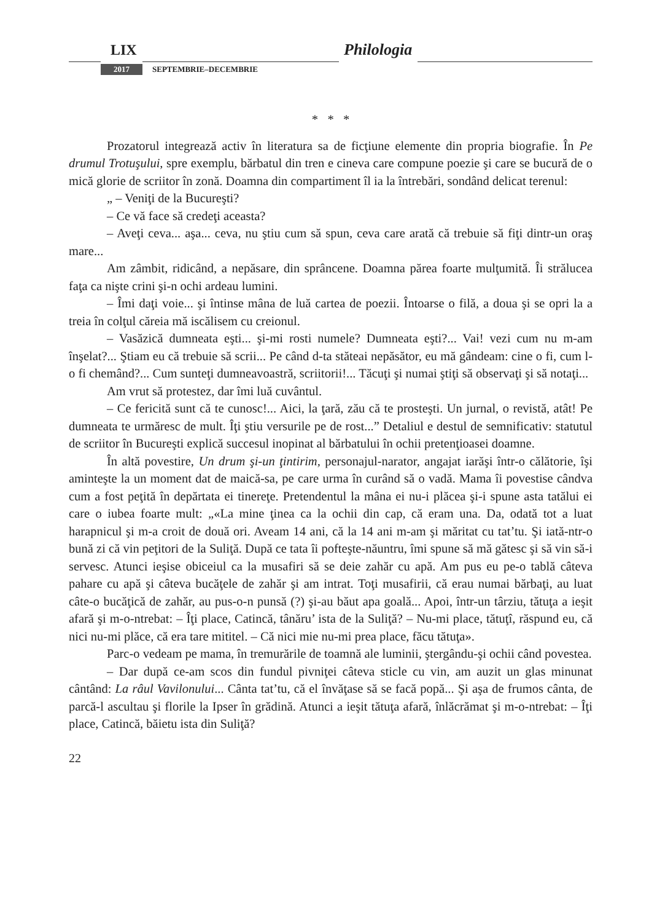LIX Philologia
2017 SEPTEMBRIE–DECEMBRIE
* * *
Prozatorul integrează activ în literatura sa de ficţiune elemente din propria biografie. În Pe drumul Trotuşului, spre exemplu, bărbatul din tren e cineva care compune poezie şi care se bucură de o mică glorie de scriitor în zonă. Doamna din compartiment îl ia la întrebări, sondând delicat terenul:
„ – Veniţi de la Bucureşti?
– Ce vă face să credeţi aceasta?
– Aveţi ceva... aşa... ceva, nu ştiu cum să spun, ceva care arată că trebuie să fiţi dintr-un oraş mare...
Am zâmbit, ridicând, a nepăsare, din sprâncene. Doamna părea foarte mulţumită. Îi strălucea faţa ca nişte crini şi-n ochi ardeau lumini.
– Îmi daţi voie... şi întinse mâna de luă cartea de poezii. Întoarse o filă, a doua şi se opri la a treia în colţul căreia mă iscălisem cu creionul.
– Vasăzică dumneata eşti... şi-mi rosti numele? Dumneata eşti?... Vai! vezi cum nu m-am înşelat?... Ştiam eu că trebuie să scrii... Pe când d-ta stăteai nepăsător, eu mă gândeam: cine o fi, cum l-o fi chemând?... Cum sunteţi dumneavoastră, scriitorii!... Tăcuţi şi numai ştiţi să observaţi şi să notaţi...
Am vrut să protestez, dar îmi luă cuvântul.
– Ce fericită sunt că te cunosc!... Aici, la ţară, zău că te prosteşti. Un jurnal, o revistă, atât! Pe dumneata te urmăresc de mult. Îţi ştiu versurile pe de rost...” Detaliul e destul de semnificativ: statutul de scriitor în Bucureşti explică succesul inopinat al bărbatului în ochii pretenţioasei doamne.
În altă povestire, Un drum şi-un ţintirim, personajul-narator, angajat iarăşi într-o călătorie, îşi aminteşte la un moment dat de maică-sa, pe care urma în curând să o vadă. Mama îi povestise cândva cum a fost peţită în depărtata ei tinereţe. Pretendentul la mâna ei nu-i plăcea şi-i spune asta tatălui ei care o iubea foarte mult: „«La mine ţinea ca la ochii din cap, că eram una. Da, odată tot a luat harapnicul şi m-a croit de două ori. Aveam 14 ani, că la 14 ani m-am şi măritat cu tat’tu. Şi iată-ntr-o bună zi că vin peţitori de la Suliţă. După ce tata îi pofteşte-năuntru, îmi spune să mă gătesc şi să vin să-i servesc. Atunci ieşise obiceiul ca la musafiri să se deie zahăr cu apă. Am pus eu pe-o tablă câteva pahare cu apă şi câteva bucăţele de zahăr şi am intrat. Toţi musafirii, că erau numai bărbaţi, au luat câte-o bucăţică de zahăr, au pus-o-n punsă (?) şi-au băut apa goală... Apoi, într-un târziu, tătuţa a ieşit afară şi m-o-ntrebat: – Îţi place, Catincă, tânăru’ ista de la Suliţă? – Nu-mi place, tătuţî, răspund eu, că nici nu-mi plăce, că era tare mititel. – Că nici mie nu-mi prea place, făcu tătuţa».
Parc-o vedeam pe mama, în tremurările de toamnă ale luminii, ştergându-şi ochii când povestea.
– Dar după ce-am scos din fundul pivniţei câteva sticle cu vin, am auzit un glas minunat cântând: La râul Vavilonului... Cânta tat’tu, că el învăţase să se facă popă... Şi aşa de frumos cânta, de parcă-l ascultau şi florile la Ipser în grădină. Atunci a ieşit tătuţa afară, înlăcrămat şi m-o-ntrebat: – Îţi place, Catincă, băietu ista din Suliţă?
22